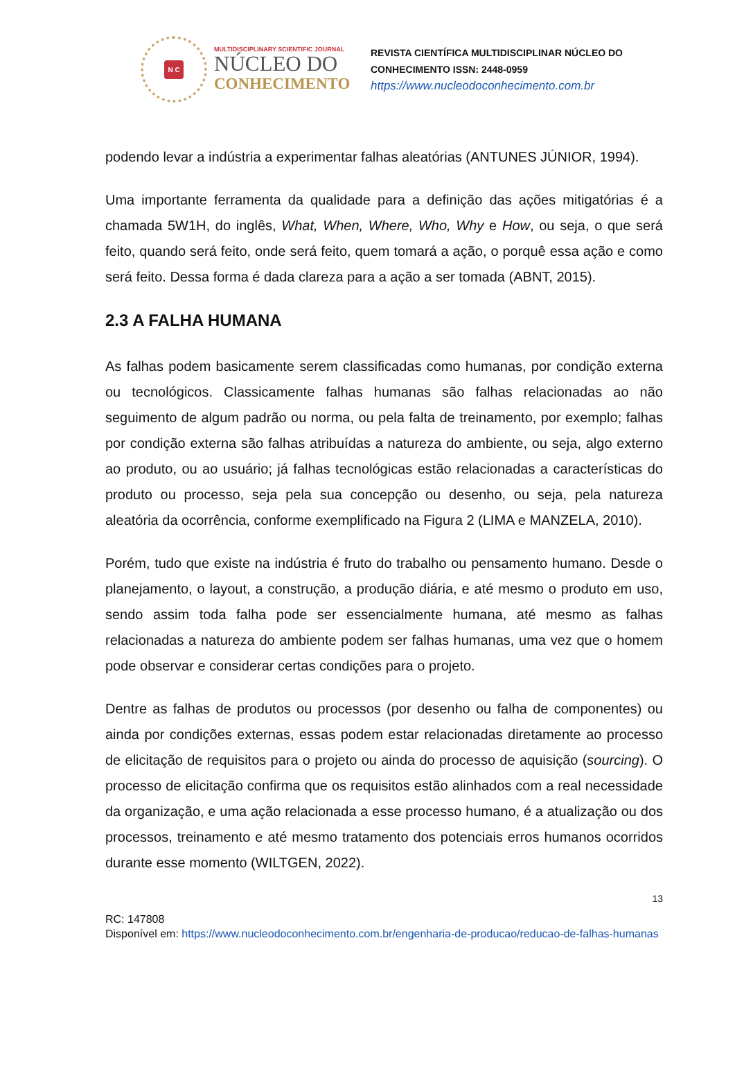N C
MULTIDISCIPLINARY SCIENTIFIC JOURNAL
NÚCLEO DO
CONHECIMENTO
REVISTA CIENTÍFICA MULTIDISCIPLINAR NÚCLEO DO
CONHECIMENTO ISSN: 2448-0959
https://www.nucleodoconhecimento.com.br
podendo levar a indústria a experimentar falhas aleatórias (ANTUNES JÚNIOR, 1994).
Uma importante ferramenta da qualidade para a definição das ações mitigatórias é a chamada 5W1H, do inglês, What, When, Where, Who, Why e How, ou seja, o que será feito, quando será feito, onde será feito, quem tomará a ação, o porquê essa ação e como será feito. Dessa forma é dada clareza para a ação a ser tomada (ABNT, 2015).
2.3 A FALHA HUMANA
As falhas podem basicamente serem classificadas como humanas, por condição externa ou tecnológicos. Classicamente falhas humanas são falhas relacionadas ao não seguimento de algum padrão ou norma, ou pela falta de treinamento, por exemplo; falhas por condição externa são falhas atribuídas a natureza do ambiente, ou seja, algo externo ao produto, ou ao usuário; já falhas tecnológicas estão relacionadas a características do produto ou processo, seja pela sua concepção ou desenho, ou seja, pela natureza aleatória da ocorrência, conforme exemplificado na Figura 2 (LIMA e MANZELA, 2010).
Porém, tudo que existe na indústria é fruto do trabalho ou pensamento humano. Desde o planejamento, o layout, a construção, a produção diária, e até mesmo o produto em uso, sendo assim toda falha pode ser essencialmente humana, até mesmo as falhas relacionadas a natureza do ambiente podem ser falhas humanas, uma vez que o homem pode observar e considerar certas condições para o projeto.
Dentre as falhas de produtos ou processos (por desenho ou falha de componentes) ou ainda por condições externas, essas podem estar relacionadas diretamente ao processo de elicitação de requisitos para o projeto ou ainda do processo de aquisição (sourcing). O processo de elicitação confirma que os requisitos estão alinhados com a real necessidade da organização, e uma ação relacionada a esse processo humano, é a atualização ou dos processos, treinamento e até mesmo tratamento dos potenciais erros humanos ocorridos durante esse momento (WILTGEN, 2022).
13
RC: 147808
Disponível em: https://www.nucleodoconhecimento.com.br/engenharia-de-producao/reducao-de-falhas-humanas